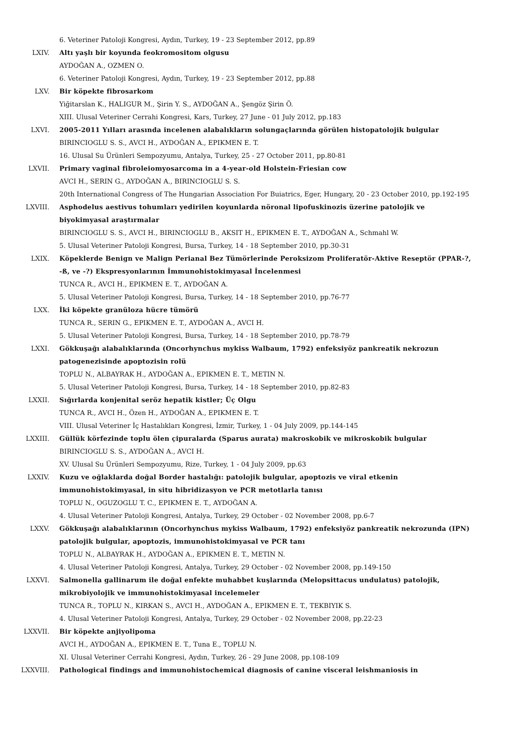6. Veteriner Patoloji Kongresi, Aydın, Turkey, 19 - 23 September 2012, pp.89
LXIV. Altı yaşlı bir koyunda feokromositom olgusu
AYDOĞAN A., OZMEN O.
6. Veteriner Patoloji Kongresi, Aydın, Turkey, 19 - 23 September 2012, pp.88
LXV. Bir köpekte fibrosarkom
Yiğitarslan K., HALIGUR M., Şirin Y. S., AYDOĞAN A., Şengöz Şirin Ö.
XIII. Ulusal Veteriner Cerrahi Kongresi, Kars, Turkey, 27 June - 01 July 2012, pp.183
LXVI. 2005-2011 Yılları arasında incelenen alabalıkların solungaçlarında görülen histopatolojik bulgular
BIRINCIOGLU S. S., AVCI H., AYDOĞAN A., EPIKMEN E. T.
16. Ulusal Su Ürünleri Sempozyumu, Antalya, Turkey, 25 - 27 October 2011, pp.80-81
LXVII. Primary vaginal fibroleiomyosarcoma in a 4-year-old Holstein-Friesian cow
AVCI H., SERIN G., AYDOĞAN A., BIRINCIOGLU S. S.
20th International Congress of The Hungarian Association For Buiatrics, Eger, Hungary, 20 - 23 October 2010, pp.192-195
LXVIII. Asphodelus aestivus tohumları yedirilen koyunlarda nöronal lipofuskinozis üzerine patolojik ve biyokimyasal araştırmalar
BIRINCIOGLU S. S., AVCI H., BIRINCIOGLU B., AKSIT H., EPIKMEN E. T., AYDOĞAN A., Schmahl W.
5. Ulusal Veteriner Patoloji Kongresi, Bursa, Turkey, 14 - 18 September 2010, pp.30-31
LXIX. Köpeklerde Benign ve Malign Perianal Bez Tümörlerinde Peroksizom Proliferatör-Aktive Reseptör (PPAR-?, -ß, ve -?) Ekspresyonlarının İmmunohistokimyasal İncelenmesi
TUNCA R., AVCI H., EPIKMEN E. T., AYDOĞAN A.
5. Ulusal Veteriner Patoloji Kongresi, Bursa, Turkey, 14 - 18 September 2010, pp.76-77
LXX. İki köpekte granüloza hücre tümörü
TUNCA R., SERIN G., EPIKMEN E. T., AYDOĞAN A., AVCI H.
5. Ulusal Veteriner Patoloji Kongresi, Bursa, Turkey, 14 - 18 September 2010, pp.78-79
LXXI. Gökkuşağı alabalıklarında (Oncorhynchus mykiss Walbaum, 1792) enfeksiyöz pankreatik nekrozun patogenezisinde apoptozisin rolü
TOPLU N., ALBAYRAK H., AYDOĞAN A., EPIKMEN E. T., METIN N.
5. Ulusal Veteriner Patoloji Kongresi, Bursa, Turkey, 14 - 18 September 2010, pp.82-83
LXXII. Sığırlarda konjenital seröz hepatik kistler; Üç Olgu
TUNCA R., AVCI H., Özen H., AYDOĞAN A., EPIKMEN E. T.
VIII. Ulusal Veteriner İç Hastalıkları Kongresi, İzmir, Turkey, 1 - 04 July 2009, pp.144-145
LXXIII. Güllük körfezinde toplu ölen çipuralarda (Sparus aurata) makroskobik ve mikroskobik bulgular
BIRINCIOGLU S. S., AYDOĞAN A., AVCI H.
XV. Ulusal Su Ürünleri Sempozyumu, Rize, Turkey, 1 - 04 July 2009, pp.63
LXXIV. Kuzu ve oğlaklarda doğal Border hastalığı: patolojik bulgular, apoptozis ve viral etkenin immunohistokimyasal, in situ hibridizasyon ve PCR metotlarla tanısı
TOPLU N., OGUZOGLU T. C., EPIKMEN E. T., AYDOĞAN A.
4. Ulusal Veteriner Patoloji Kongresi, Antalya, Turkey, 29 October - 02 November 2008, pp.6-7
LXXV. Gökkuşağı alabalıklarının (Oncorhynchus mykiss Walbaum, 1792) enfeksiyöz pankreatik nekrozunda (IPN) patolojik bulgular, apoptozis, immunohistokimyasal ve PCR tanı
TOPLU N., ALBAYRAK H., AYDOĞAN A., EPIKMEN E. T., METIN N.
4. Ulusal Veteriner Patoloji Kongresi, Antalya, Turkey, 29 October - 02 November 2008, pp.149-150
LXXVI. Salmonella gallinarum ile doğal enfekte muhabbet kuşlarında (Melopsittacus undulatus) patolojik, mikrobiyolojik ve immunohistokimyasal incelemeler
TUNCA R., TOPLU N., KIRKAN S., AVCI H., AYDOĞAN A., EPIKMEN E. T., TEKBIYIK S.
4. Ulusal Veteriner Patoloji Kongresi, Antalya, Turkey, 29 October - 02 November 2008, pp.22-23
LXXVII. Bir köpekte anjiyolipoma
AVCI H., AYDOĞAN A., EPIKMEN E. T., Tuna E., TOPLU N.
XI. Ulusal Veteriner Cerrahi Kongresi, Aydın, Turkey, 26 - 29 June 2008, pp.108-109
LXXVIII. Pathological findings and immunohistochemical diagnosis of canine visceral leishmaniosis in